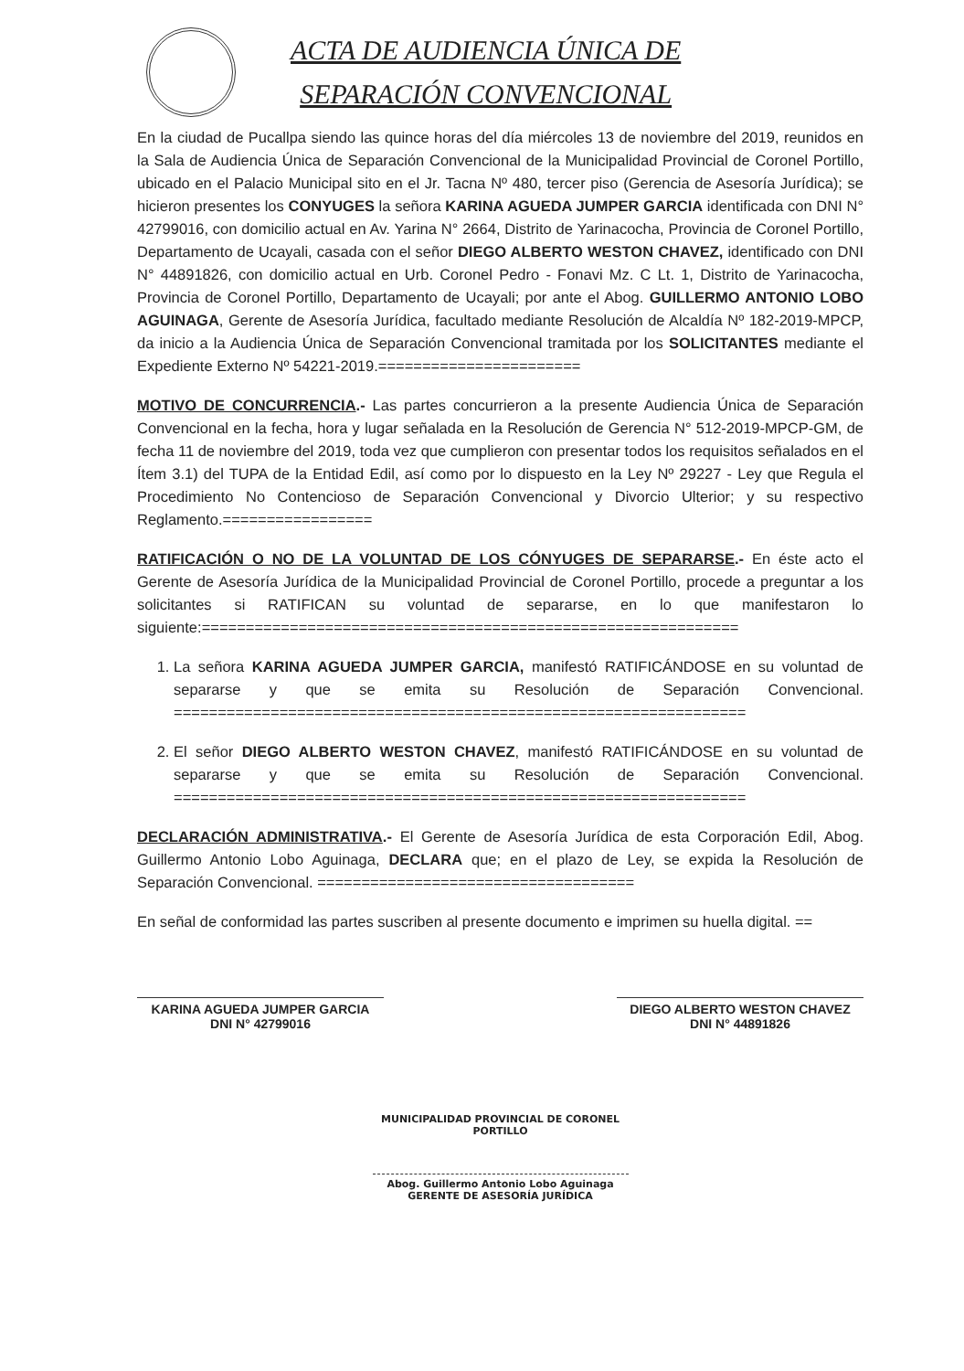ACTA DE AUDIENCIA ÚNICA DE
SEPARACIÓN CONVENCIONAL
En la ciudad de Pucallpa siendo las quince horas del día miércoles 13 de noviembre del 2019, reunidos en la Sala de Audiencia Única de Separación Convencional de la Municipalidad Provincial de Coronel Portillo, ubicado en el Palacio Municipal sito en el Jr. Tacna Nº 480, tercer piso (Gerencia de Asesoría Jurídica); se hicieron presentes los CONYUGES la señora KARINA AGUEDA JUMPER GARCIA identificada con DNI N° 42799016, con domicilio actual en Av. Yarina N° 2664, Distrito de Yarinacocha, Provincia de Coronel Portillo, Departamento de Ucayali, casada con el señor DIEGO ALBERTO WESTON CHAVEZ, identificado con DNI N° 44891826, con domicilio actual en Urb. Coronel Pedro - Fonavi Mz. C Lt. 1, Distrito de Yarinacocha, Provincia de Coronel Portillo, Departamento de Ucayali; por ante el Abog. GUILLERMO ANTONIO LOBO AGUINAGA, Gerente de Asesoría Jurídica, facultado mediante Resolución de Alcaldía Nº 182-2019-MPCP, da inicio a la Audiencia Única de Separación Convencional tramitada por los SOLICITANTES mediante el Expediente Externo Nº 54221-2019.=======================
MOTIVO DE CONCURRENCIA.- Las partes concurrieron a la presente Audiencia Única de Separación Convencional en la fecha, hora y lugar señalada en la Resolución de Gerencia N° 512-2019-MPCP-GM, de fecha 11 de noviembre del 2019, toda vez que cumplieron con presentar todos los requisitos señalados en el Ítem 3.1) del TUPA de la Entidad Edil, así como por lo dispuesto en la Ley Nº 29227 - Ley que Regula el Procedimiento No Contencioso de Separación Convencional y Divorcio Ulterior; y su respectivo Reglamento.=================
RATIFICACIÓN O NO DE LA VOLUNTAD DE LOS CÓNYUGES DE SEPARARSE.- En éste acto el Gerente de Asesoría Jurídica de la Municipalidad Provincial de Coronel Portillo, procede a preguntar a los solicitantes si RATIFICAN su voluntad de separarse, en lo que manifestaron lo siguiente:=============================================================
1. La señora KARINA AGUEDA JUMPER GARCIA, manifestó RATIFICÁNDOSE en su voluntad de separarse y que se emita su Resolución de Separación Convencional. =================================================================
2. El señor DIEGO ALBERTO WESTON CHAVEZ, manifestó RATIFICÁNDOSE en su voluntad de separarse y que se emita su Resolución de Separación Convencional. =================================================================
DECLARACIÓN ADMINISTRATIVA.- El Gerente de Asesoría Jurídica de esta Corporación Edil, Abog. Guillermo Antonio Lobo Aguinaga, DECLARA que; en el plazo de Ley, se expida la Resolución de Separación Convencional. ====================================
En señal de conformidad las partes suscriben al presente documento e imprimen su huella digital. ==
KARINA AGUEDA JUMPER GARCIA
DNI N° 42799016
DIEGO ALBERTO WESTON CHAVEZ
DNI N° 44891826
MUNICIPALIDAD PROVINCIAL DE CORONEL PORTILLO
Abog. Guillermo Antonio Lobo Aguinaga
GERENTE DE ASESORÍA JURÍDICA